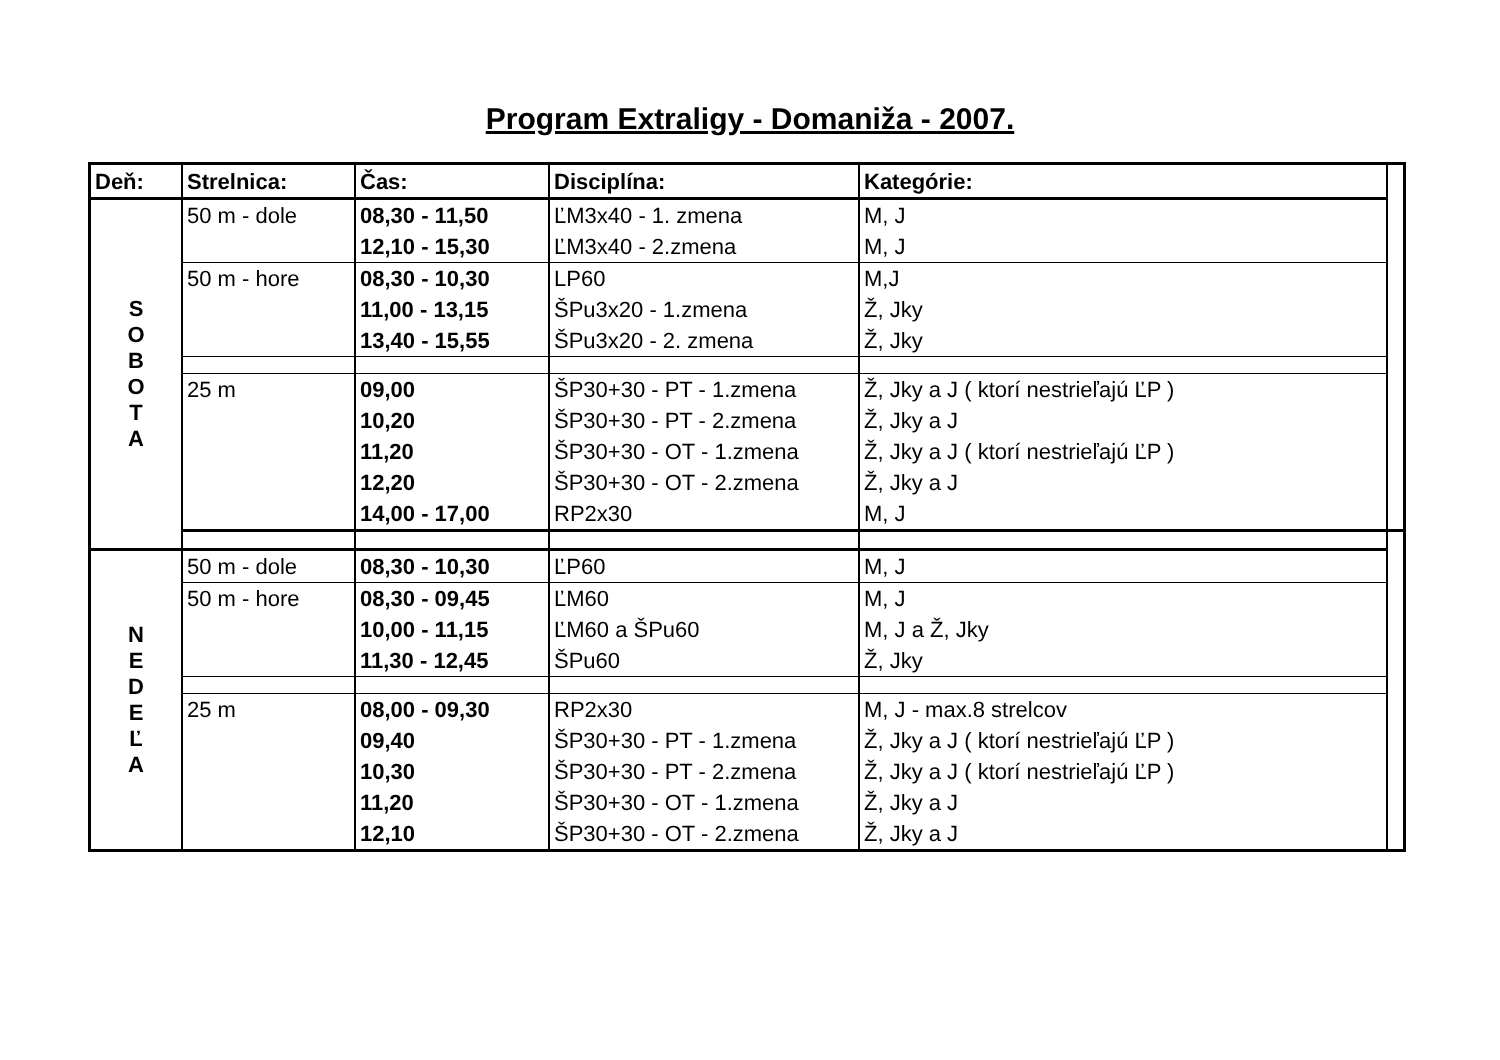Program Extraligy - Domaniža - 2007.
| Deň: | Strelnica: | Čas: | Disciplína: | Kategórie: | |
| --- | --- | --- | --- | --- | --- |
| S O B O T A | 50 m - dole | 08,30 - 11,50 | ĽM3x40 - 1. zmena | M, J | |
| | | 12,10 - 15,30 | ĽM3x40 - 2.zmena | M, J | |
| | 50 m - hore | 08,30 - 10,30 | LP60 | M,J | |
| | | 11,00 - 13,15 | ŠPu3x20 - 1.zmena | Ž, Jky | |
| | | 13,40 - 15,55 | ŠPu3x20 - 2. zmena | Ž, Jky | |
| | 25 m | 09,00 | ŠP30+30 - PT - 1.zmena | Ž, Jky a J ( ktorí nestrieľajú ĽP ) | |
| | | 10,20 | ŠP30+30 - PT - 2.zmena | Ž, Jky a J | |
| | | 11,20 | ŠP30+30 - OT - 1.zmena | Ž, Jky a J ( ktorí nestrieľajú ĽP ) | |
| | | 12,20 | ŠP30+30 - OT - 2.zmena | Ž, Jky a J | |
| | | 14,00 - 17,00 | RP2x30 | M, J | |
| N E D E Ľ A | 50 m - dole | 08,30 - 10,30 | ĽP60 | M, J | |
| | 50 m - hore | 08,30 - 09,45 | ĽM60 | M, J | |
| | | 10,00 - 11,15 | ĽM60 a ŠPu60 | M, J a Ž, Jky | |
| | | 11,30 - 12,45 | ŠPu60 | Ž, Jky | |
| | 25 m | 08,00 - 09,30 | RP2x30 | M, J - max.8 strelcov | |
| | | 09,40 | ŠP30+30 - PT - 1.zmena | Ž, Jky a J ( ktorí nestrieľajú ĽP ) | |
| | | 10,30 | ŠP30+30 - PT - 2.zmena | Ž, Jky a J ( ktorí nestrieľajú ĽP ) | |
| | | 11,20 | ŠP30+30 - OT - 1.zmena | Ž, Jky a J | |
| | | 12,10 | ŠP30+30 - OT - 2.zmena | Ž, Jky a J | |